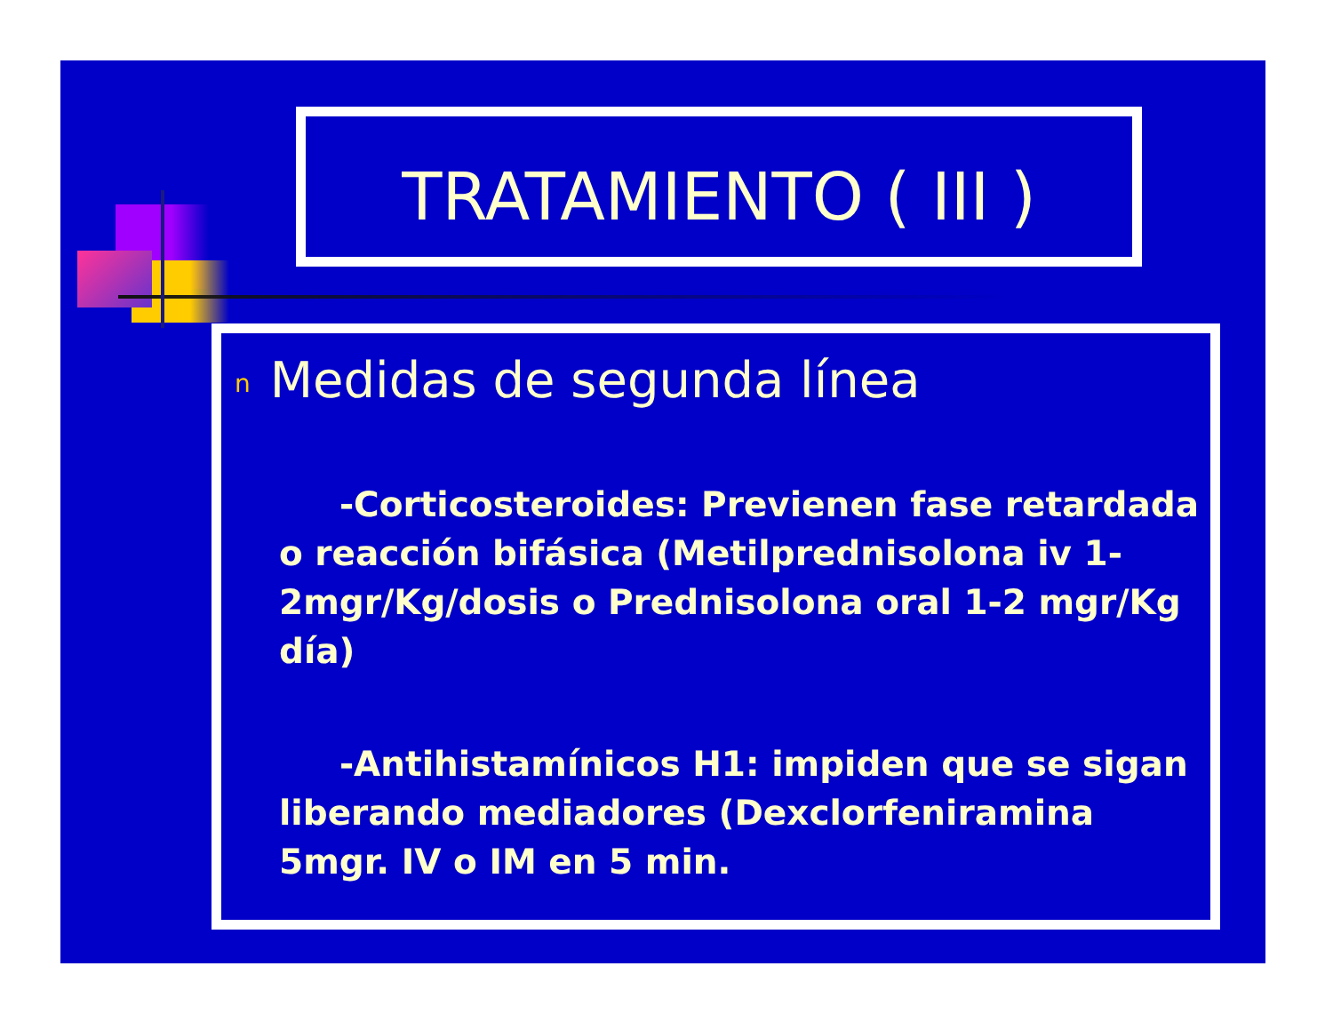TRATAMIENTO ( III )
n Medidas de segunda línea
-Corticosteroides: Previenen fase retardada o reacción bifásica (Metilprednisolona iv 1-2mgr/Kg/dosis o Prednisolona oral 1-2 mgr/Kg día)
-Antihistamínicos H1: impiden que se sigan liberando mediadores (Dexclorfeniramina 5mgr. IV o IM en 5 min.